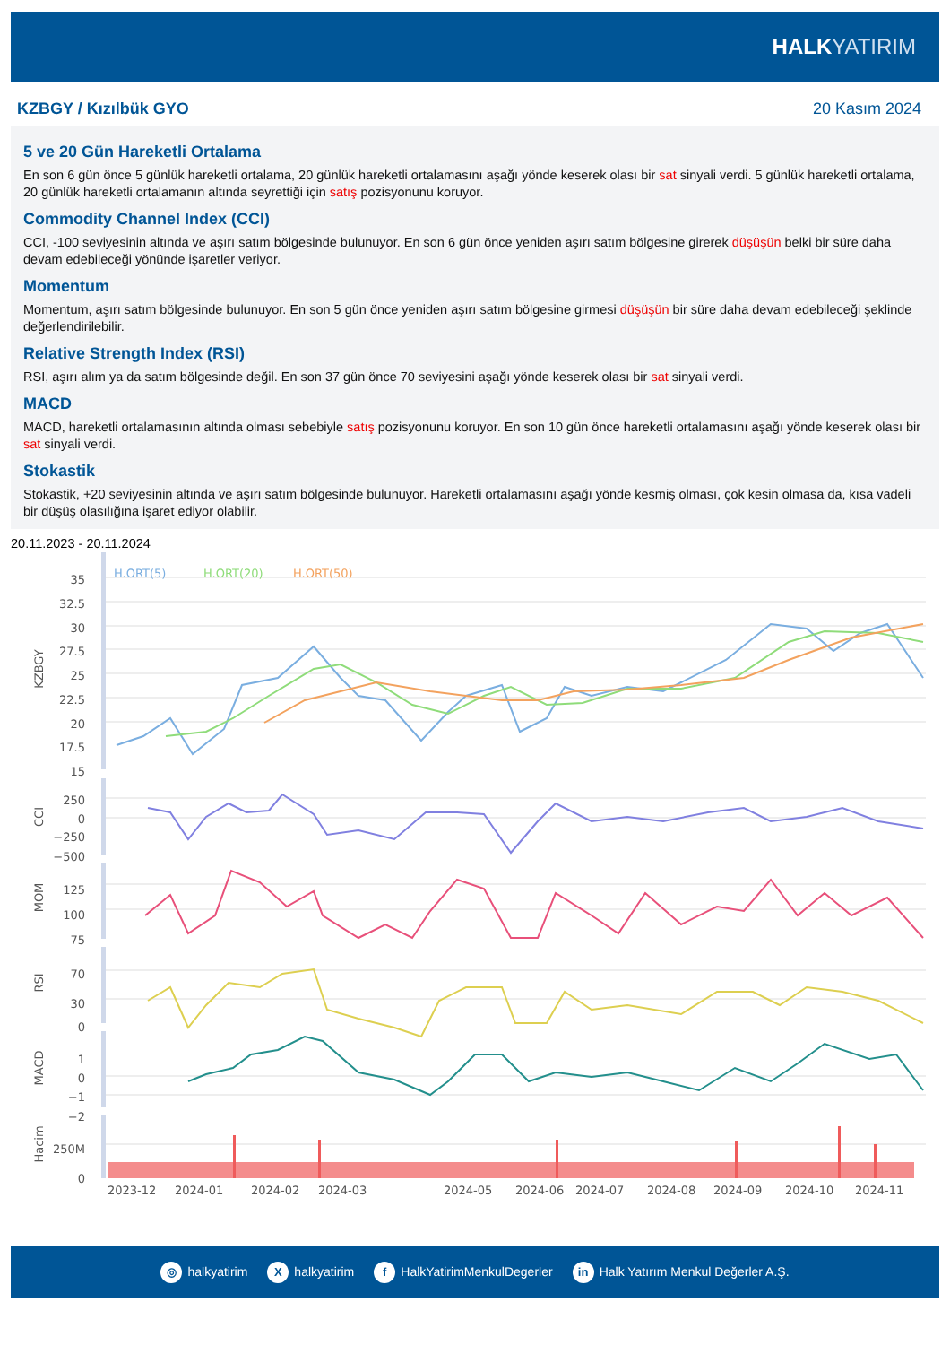HALKYATIRIM
KZBGY / Kızılbük GYO 20 Kasım 2024
5 ve 20 Gün Hareketli Ortalama
En son 6 gün önce 5 günlük hareketli ortalama, 20 günlük hareketli ortalamasını aşağı yönde keserek olası bir sat sinyali verdi. 5 günlük hareketli ortalama, 20 günlük hareketli ortalamanın altında seyrettiği için satış pozisyonunu koruyor.
Commodity Channel Index (CCI)
CCI, -100 seviyesinin altında ve aşırı satım bölgesinde bulunuyor. En son 6 gün önce yeniden aşırı satım bölgesine girerek düşüşün belki bir süre daha devam edebileceği yönünde işaretler veriyor.
Momentum
Momentum, aşırı satım bölgesinde bulunuyor. En son 5 gün önce yeniden aşırı satım bölgesine girmesi düşüşün bir süre daha devam edebileceği şeklinde değerlendirilebilir.
Relative Strength Index (RSI)
RSI, aşırı alım ya da satım bölgesinde değil. En son 37 gün önce 70 seviyesini aşağı yönde keserek olası bir sat sinyali verdi.
MACD
MACD, hareketli ortalamasının altında olması sebebiyle satış pozisyonunu koruyor. En son 10 gün önce hareketli ortalamasını aşağı yönde keserek olası bir sat sinyali verdi.
Stokastik
Stokastik, +20 seviyesinin altında ve aşırı satım bölgesinde bulunuyor. Hareketli ortalamasını aşağı yönde kesmiş olması, çok kesin olmasa da, kısa vadeli bir düşüş olasılığına işaret ediyor olabilir.
20.11.2023 - 20.11.2024
H.ORT(5)
H.ORT(20)
H.ORT(50)
35
32.5
30
27.5
25
22.5
20
17.5
15
250
0
−250
−500
125
100
75
70
30
0
1
0
−1
−2
250M
0
KZBGY
CCI
MOM
RSI
MACD
Hacim
2023-12
2024-01
2024-02
2024-03
2024-05
2024-06
2024-07
2024-08
2024-09
2024-10
2024-11
◎ halkyatirim X halkyatirim f HalkYatirimMenkulDegerler in Halk Yatırım Menkul Değerler A.Ş.